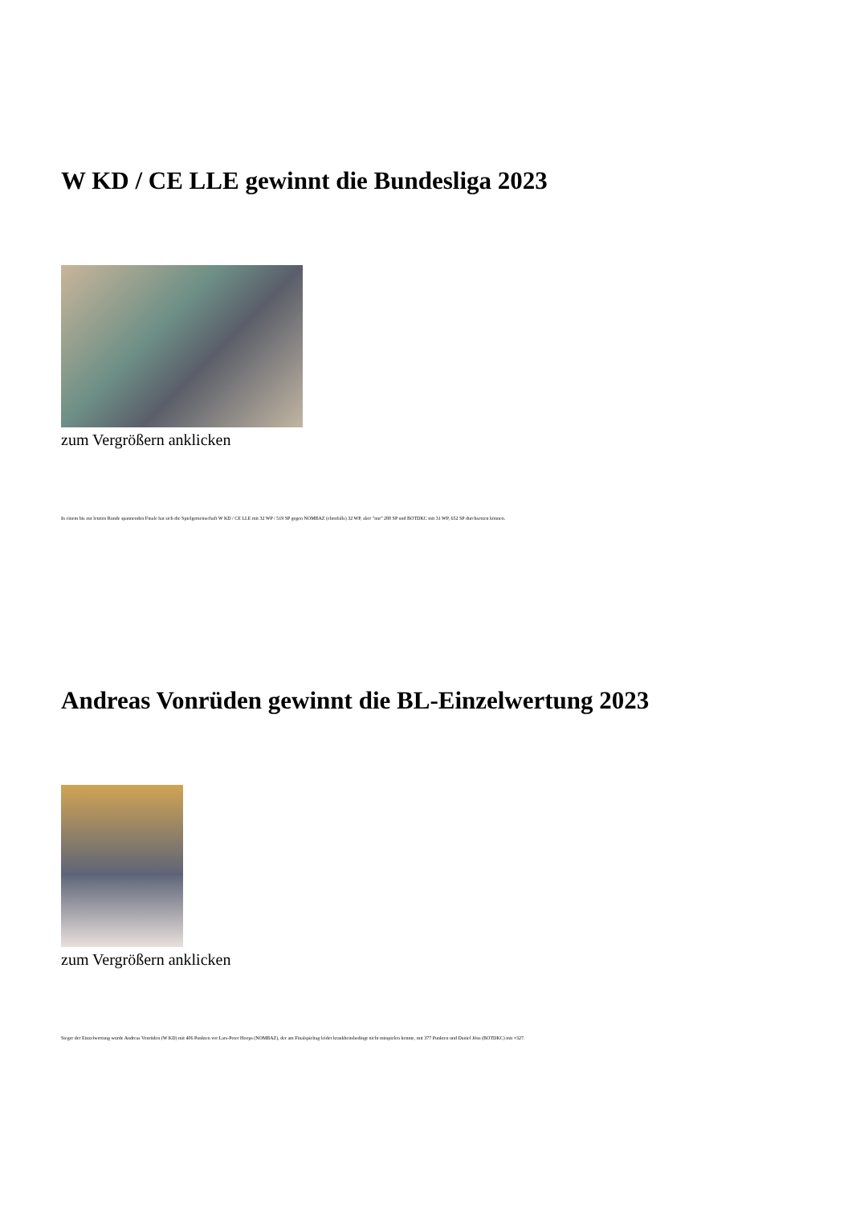W KD / CE LLE gewinnt die Bundesliga 2023
zum Vergrößern anklicken
In einem bis zur letzten Runde spannenden Finale hat sich die Spielgemeinschaft W KD / CE LLE mit 32 WP / 519 SP gegen NOMBAZ (ebenfalls) 32 WP, aber "nur" 288 SP und BOTDKC mit 31 WP, 652 SP durchsetzen können.
Andreas Vonrüden gewinnt die BL-Einzelwertung 2023
zum Vergrößern anklicken
Sieger der Einzelwertung wurde Andreas Vonrüden (W KD) mit 406 Punkten vor Lars-Peter Hoops (NOMBAZ), der am Finalspieltag leider krankheitsbedingt nicht mitspielen konnte, mit 377 Punkten und Daniel Jöns (BOTDKC) mit +327.